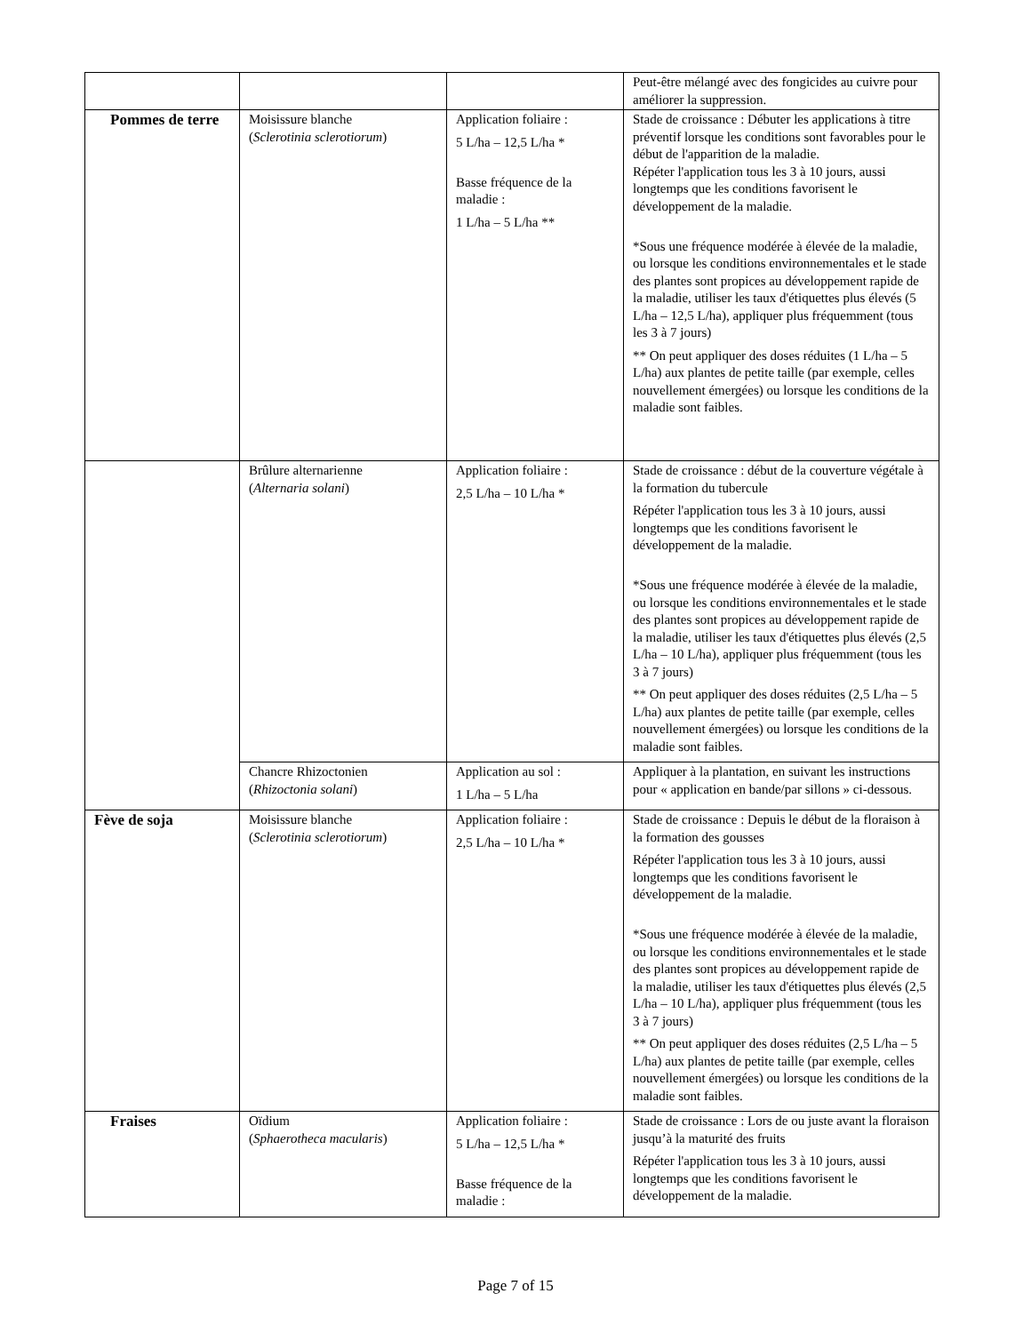| | | | Peut-être mélangé avec des fongicides au cuivre pour améliorer la suppression. |
| Pommes de terre | Moisissure blanche ( Sclerotinia sclerotiorum ) | Application foliaire : 5 L/ha – 12,5 L/ha * Basse fréquence de la maladie : 1 L/ha – 5 L/ha ** | Stade de croissance : Débuter les applications à titre préventif lorsque les conditions sont favorables pour le début de l'apparition de la maladie. Répéter l'application tous les 3 à 10 jours, aussi longtemps que les conditions favorisent le développement de la maladie. *Sous une fréquence modérée à élevée de la maladie, ou lorsque les conditions environnementales et le stade des plantes sont propices au développement rapide de la maladie, utiliser les taux d'étiquettes plus élevés (5 L/ha – 12,5 L/ha), appliquer plus fréquemment (tous les 3 à 7 jours) ** On peut appliquer des doses réduites (1 L/ha – 5 L/ha) aux plantes de petite taille (par exemple, celles nouvellement émergées) ou lorsque les conditions de la maladie sont faibles. |
| | Brûlure alternarienne ( Alternaria solani ) | Application foliaire : 2,5 L/ha – 10 L/ha * | Stade de croissance : début de la couverture végétale à la formation du tubercule Répéter l'application tous les 3 à 10 jours, aussi longtemps que les conditions favorisent le développement de la maladie. *Sous une fréquence modérée à élevée de la maladie, ou lorsque les conditions environnementales et le stade des plantes sont propices au développement rapide de la maladie, utiliser les taux d'étiquettes plus élevés (2,5 L/ha – 10 L/ha), appliquer plus fréquemment (tous les 3 à 7 jours) ** On peut appliquer des doses réduites (2,5 L/ha – 5 L/ha) aux plantes de petite taille (par exemple, celles nouvellement émergées) ou lorsque les conditions de la maladie sont faibles. |
| | Chancre Rhizoctonien ( Rhizoctonia solani ) | Application au sol : 1 L/ha – 5 L/ha | Appliquer à la plantation, en suivant les instructions pour « application en bande/par sillons » ci-dessous. |
| Fève de soja | Moisissure blanche ( Sclerotinia sclerotiorum ) | Application foliaire : 2,5 L/ha – 10 L/ha * | Stade de croissance : Depuis le début de la floraison à la formation des gousses Répéter l'application tous les 3 à 10 jours, aussi longtemps que les conditions favorisent le développement de la maladie. *Sous une fréquence modérée à élevée de la maladie, ou lorsque les conditions environnementales et le stade des plantes sont propices au développement rapide de la maladie, utiliser les taux d'étiquettes plus élevés (2,5 L/ha – 10 L/ha), appliquer plus fréquemment (tous les 3 à 7 jours) ** On peut appliquer des doses réduites (2,5 L/ha – 5 L/ha) aux plantes de petite taille (par exemple, celles nouvellement émergées) ou lorsque les conditions de la maladie sont faibles. |
| Fraises | Oïdium ( Sphaerotheca macularis ) | Application foliaire : 5 L/ha – 12,5 L/ha * Basse fréquence de la maladie : | Stade de croissance : Lors de ou juste avant la floraison jusqu’à la maturité des fruits Répéter l'application tous les 3 à 10 jours, aussi longtemps que les conditions favorisent le développement de la maladie. |
Page 7 of 15